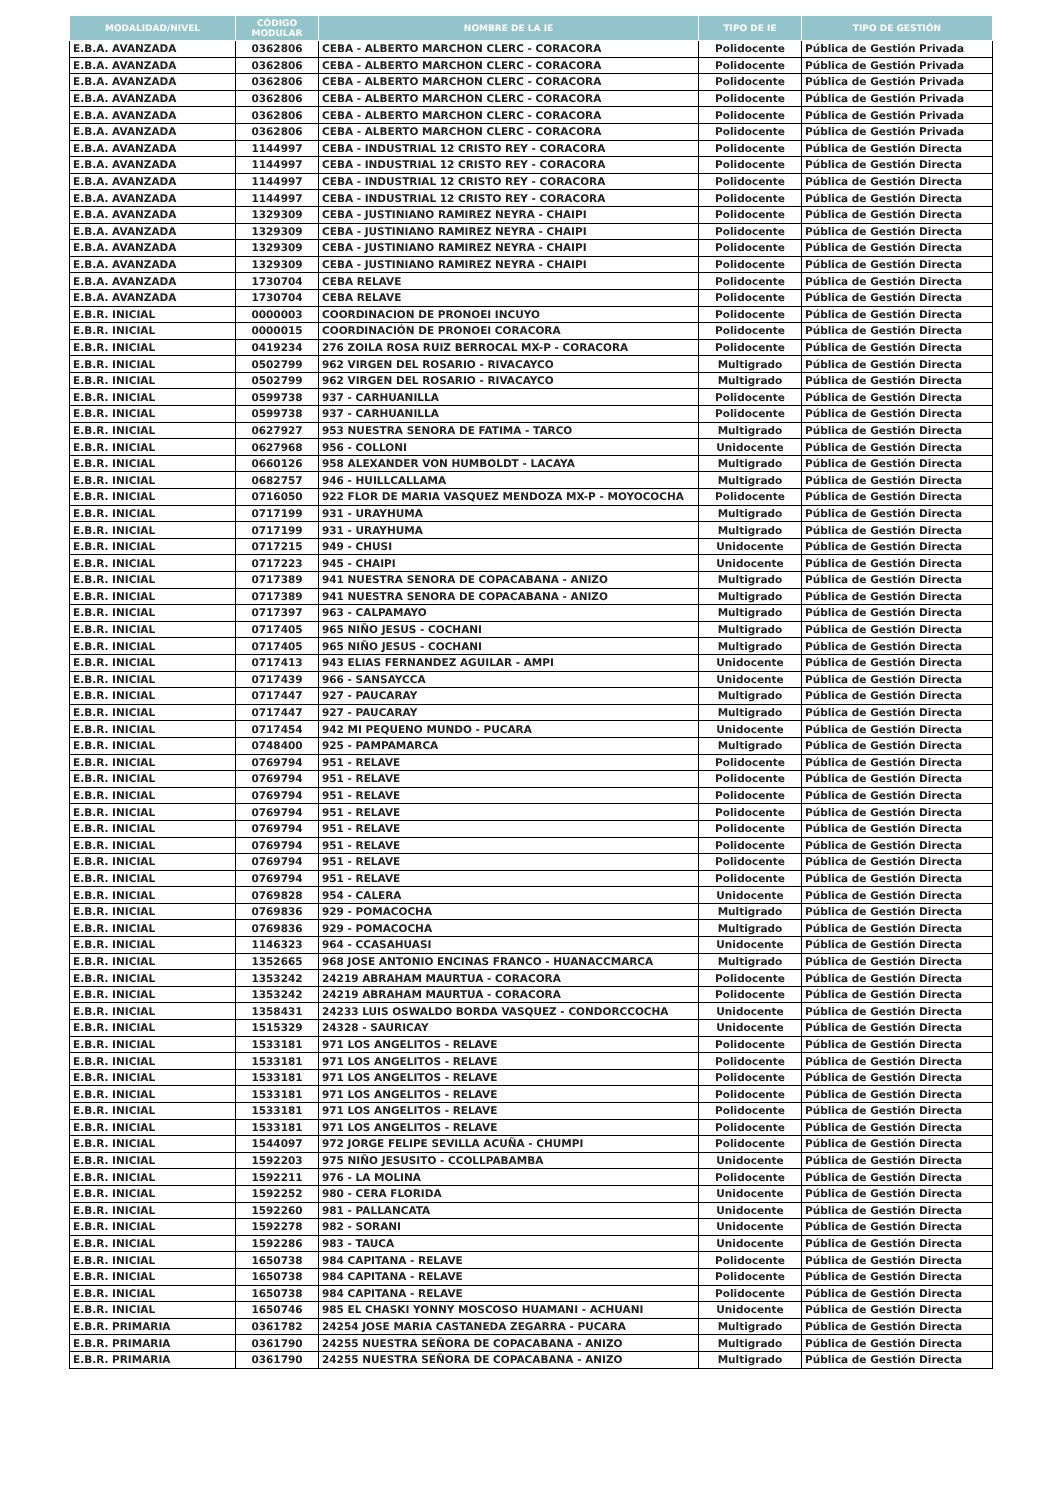| MODALIDAD/NIVEL | CÓDIGO MODULAR | NOMBRE DE LA IE | TIPO DE IE | TIPO DE GESTIÓN |
| --- | --- | --- | --- | --- |
| E.B.A. AVANZADA | 0362806 | CEBA - ALBERTO MARCHON CLERC - CORACORA | Polidocente | Pública de Gestión Privada |
| E.B.A. AVANZADA | 0362806 | CEBA - ALBERTO MARCHON CLERC - CORACORA | Polidocente | Pública de Gestión Privada |
| E.B.A. AVANZADA | 0362806 | CEBA - ALBERTO MARCHON CLERC - CORACORA | Polidocente | Pública de Gestión Privada |
| E.B.A. AVANZADA | 0362806 | CEBA - ALBERTO MARCHON CLERC - CORACORA | Polidocente | Pública de Gestión Privada |
| E.B.A. AVANZADA | 0362806 | CEBA - ALBERTO MARCHON CLERC - CORACORA | Polidocente | Pública de Gestión Privada |
| E.B.A. AVANZADA | 0362806 | CEBA - ALBERTO MARCHON CLERC - CORACORA | Polidocente | Pública de Gestión Privada |
| E.B.A. AVANZADA | 1144997 | CEBA - INDUSTRIAL 12 CRISTO REY - CORACORA | Polidocente | Pública de Gestión Directa |
| E.B.A. AVANZADA | 1144997 | CEBA - INDUSTRIAL 12 CRISTO REY - CORACORA | Polidocente | Pública de Gestión Directa |
| E.B.A. AVANZADA | 1144997 | CEBA - INDUSTRIAL 12 CRISTO REY - CORACORA | Polidocente | Pública de Gestión Directa |
| E.B.A. AVANZADA | 1144997 | CEBA - INDUSTRIAL 12 CRISTO REY - CORACORA | Polidocente | Pública de Gestión Directa |
| E.B.A. AVANZADA | 1329309 | CEBA - JUSTINIANO RAMIREZ NEYRA - CHAIPI | Polidocente | Pública de Gestión Directa |
| E.B.A. AVANZADA | 1329309 | CEBA - JUSTINIANO RAMIREZ NEYRA - CHAIPI | Polidocente | Pública de Gestión Directa |
| E.B.A. AVANZADA | 1329309 | CEBA - JUSTINIANO RAMIREZ NEYRA - CHAIPI | Polidocente | Pública de Gestión Directa |
| E.B.A. AVANZADA | 1329309 | CEBA - JUSTINIANO RAMIREZ NEYRA - CHAIPI | Polidocente | Pública de Gestión Directa |
| E.B.A. AVANZADA | 1730704 | CEBA RELAVE | Polidocente | Pública de Gestión Directa |
| E.B.A. AVANZADA | 1730704 | CEBA RELAVE | Polidocente | Pública de Gestión Directa |
| E.B.R. INICIAL | 0000003 | COORDINACION DE PRONOEI INCUYO | Polidocente | Pública de Gestión Directa |
| E.B.R. INICIAL | 0000015 | COORDINACIÓN DE PRONOEI CORACORA | Polidocente | Pública de Gestión Directa |
| E.B.R. INICIAL | 0419234 | 276 ZOILA ROSA RUIZ BERROCAL MX-P - CORACORA | Polidocente | Pública de Gestión Directa |
| E.B.R. INICIAL | 0502799 | 962 VIRGEN DEL ROSARIO - RIVACAYCO | Multigrado | Pública de Gestión Directa |
| E.B.R. INICIAL | 0502799 | 962 VIRGEN DEL ROSARIO - RIVACAYCO | Multigrado | Pública de Gestión Directa |
| E.B.R. INICIAL | 0599738 | 937 - CARHUANILLA | Polidocente | Pública de Gestión Directa |
| E.B.R. INICIAL | 0599738 | 937 - CARHUANILLA | Polidocente | Pública de Gestión Directa |
| E.B.R. INICIAL | 0627927 | 953 NUESTRA SENORA DE FATIMA - TARCO | Multigrado | Pública de Gestión Directa |
| E.B.R. INICIAL | 0627968 | 956 - COLLONI | Unidocente | Pública de Gestión Directa |
| E.B.R. INICIAL | 0660126 | 958 ALEXANDER VON HUMBOLDT - LACAYA | Multigrado | Pública de Gestión Directa |
| E.B.R. INICIAL | 0682757 | 946 - HUILLCALLAMA | Multigrado | Pública de Gestión Directa |
| E.B.R. INICIAL | 0716050 | 922 FLOR DE MARIA VASQUEZ MENDOZA MX-P - MOYOCOCHA | Polidocente | Pública de Gestión Directa |
| E.B.R. INICIAL | 0717199 | 931 - URAYHUMA | Multigrado | Pública de Gestión Directa |
| E.B.R. INICIAL | 0717199 | 931 - URAYHUMA | Multigrado | Pública de Gestión Directa |
| E.B.R. INICIAL | 0717215 | 949 - CHUSI | Unidocente | Pública de Gestión Directa |
| E.B.R. INICIAL | 0717223 | 945 - CHAIPI | Unidocente | Pública de Gestión Directa |
| E.B.R. INICIAL | 0717389 | 941 NUESTRA SENORA DE COPACABANA - ANIZO | Multigrado | Pública de Gestión Directa |
| E.B.R. INICIAL | 0717389 | 941 NUESTRA SENORA DE COPACABANA - ANIZO | Multigrado | Pública de Gestión Directa |
| E.B.R. INICIAL | 0717397 | 963 - CALPAMAYO | Multigrado | Pública de Gestión Directa |
| E.B.R. INICIAL | 0717405 | 965 NIÑO JESUS - COCHANI | Multigrado | Pública de Gestión Directa |
| E.B.R. INICIAL | 0717405 | 965 NIÑO JESUS - COCHANI | Multigrado | Pública de Gestión Directa |
| E.B.R. INICIAL | 0717413 | 943 ELIAS FERNANDEZ AGUILAR - AMPI | Unidocente | Pública de Gestión Directa |
| E.B.R. INICIAL | 0717439 | 966 - SANSAYCCA | Unidocente | Pública de Gestión Directa |
| E.B.R. INICIAL | 0717447 | 927 - PAUCARAY | Multigrado | Pública de Gestión Directa |
| E.B.R. INICIAL | 0717447 | 927 - PAUCARAY | Multigrado | Pública de Gestión Directa |
| E.B.R. INICIAL | 0717454 | 942 MI PEQUENO MUNDO - PUCARA | Unidocente | Pública de Gestión Directa |
| E.B.R. INICIAL | 0748400 | 925 - PAMPAMARCA | Multigrado | Pública de Gestión Directa |
| E.B.R. INICIAL | 0769794 | 951 - RELAVE | Polidocente | Pública de Gestión Directa |
| E.B.R. INICIAL | 0769794 | 951 - RELAVE | Polidocente | Pública de Gestión Directa |
| E.B.R. INICIAL | 0769794 | 951 - RELAVE | Polidocente | Pública de Gestión Directa |
| E.B.R. INICIAL | 0769794 | 951 - RELAVE | Polidocente | Pública de Gestión Directa |
| E.B.R. INICIAL | 0769794 | 951 - RELAVE | Polidocente | Pública de Gestión Directa |
| E.B.R. INICIAL | 0769794 | 951 - RELAVE | Polidocente | Pública de Gestión Directa |
| E.B.R. INICIAL | 0769794 | 951 - RELAVE | Polidocente | Pública de Gestión Directa |
| E.B.R. INICIAL | 0769794 | 951 - RELAVE | Polidocente | Pública de Gestión Directa |
| E.B.R. INICIAL | 0769828 | 954 - CALERA | Unidocente | Pública de Gestión Directa |
| E.B.R. INICIAL | 0769836 | 929 - POMACOCHA | Multigrado | Pública de Gestión Directa |
| E.B.R. INICIAL | 0769836 | 929 - POMACOCHA | Multigrado | Pública de Gestión Directa |
| E.B.R. INICIAL | 1146323 | 964 - CCASAHUASI | Unidocente | Pública de Gestión Directa |
| E.B.R. INICIAL | 1352665 | 968 JOSE ANTONIO ENCINAS FRANCO - HUANACCMARCA | Multigrado | Pública de Gestión Directa |
| E.B.R. INICIAL | 1353242 | 24219 ABRAHAM MAURTUA - CORACORA | Polidocente | Pública de Gestión Directa |
| E.B.R. INICIAL | 1353242 | 24219 ABRAHAM MAURTUA - CORACORA | Polidocente | Pública de Gestión Directa |
| E.B.R. INICIAL | 1358431 | 24233 LUIS OSWALDO BORDA VASQUEZ - CONDORCCOCHA | Unidocente | Pública de Gestión Directa |
| E.B.R. INICIAL | 1515329 | 24328 - SAURICAY | Unidocente | Pública de Gestión Directa |
| E.B.R. INICIAL | 1533181 | 971 LOS ANGELITOS - RELAVE | Polidocente | Pública de Gestión Directa |
| E.B.R. INICIAL | 1533181 | 971 LOS ANGELITOS - RELAVE | Polidocente | Pública de Gestión Directa |
| E.B.R. INICIAL | 1533181 | 971 LOS ANGELITOS - RELAVE | Polidocente | Pública de Gestión Directa |
| E.B.R. INICIAL | 1533181 | 971 LOS ANGELITOS - RELAVE | Polidocente | Pública de Gestión Directa |
| E.B.R. INICIAL | 1533181 | 971 LOS ANGELITOS - RELAVE | Polidocente | Pública de Gestión Directa |
| E.B.R. INICIAL | 1533181 | 971 LOS ANGELITOS - RELAVE | Polidocente | Pública de Gestión Directa |
| E.B.R. INICIAL | 1544097 | 972 JORGE FELIPE SEVILLA ACUÑA - CHUMPI | Polidocente | Pública de Gestión Directa |
| E.B.R. INICIAL | 1592203 | 975 NIÑO JESUSITO - CCOLLPABAMBA | Unidocente | Pública de Gestión Directa |
| E.B.R. INICIAL | 1592211 | 976 - LA MOLINA | Polidocente | Pública de Gestión Directa |
| E.B.R. INICIAL | 1592252 | 980 - CERA FLORIDA | Unidocente | Pública de Gestión Directa |
| E.B.R. INICIAL | 1592260 | 981 - PALLANCATA | Unidocente | Pública de Gestión Directa |
| E.B.R. INICIAL | 1592278 | 982 - SORANI | Unidocente | Pública de Gestión Directa |
| E.B.R. INICIAL | 1592286 | 983 - TAUCA | Unidocente | Pública de Gestión Directa |
| E.B.R. INICIAL | 1650738 | 984 CAPITANA - RELAVE | Polidocente | Pública de Gestión Directa |
| E.B.R. INICIAL | 1650738 | 984 CAPITANA - RELAVE | Polidocente | Pública de Gestión Directa |
| E.B.R. INICIAL | 1650738 | 984 CAPITANA - RELAVE | Polidocente | Pública de Gestión Directa |
| E.B.R. INICIAL | 1650746 | 985 EL CHASKI YONNY MOSCOSO HUAMANI - ACHUANI | Unidocente | Pública de Gestión Directa |
| E.B.R. PRIMARIA | 0361782 | 24254 JOSE MARIA CASTANEDA ZEGARRA - PUCARA | Multigrado | Pública de Gestión Directa |
| E.B.R. PRIMARIA | 0361790 | 24255 NUESTRA SEÑORA DE COPACABANA - ANIZO | Multigrado | Pública de Gestión Directa |
| E.B.R. PRIMARIA | 0361790 | 24255 NUESTRA SEÑORA DE COPACABANA - ANIZO | Multigrado | Pública de Gestión Directa |